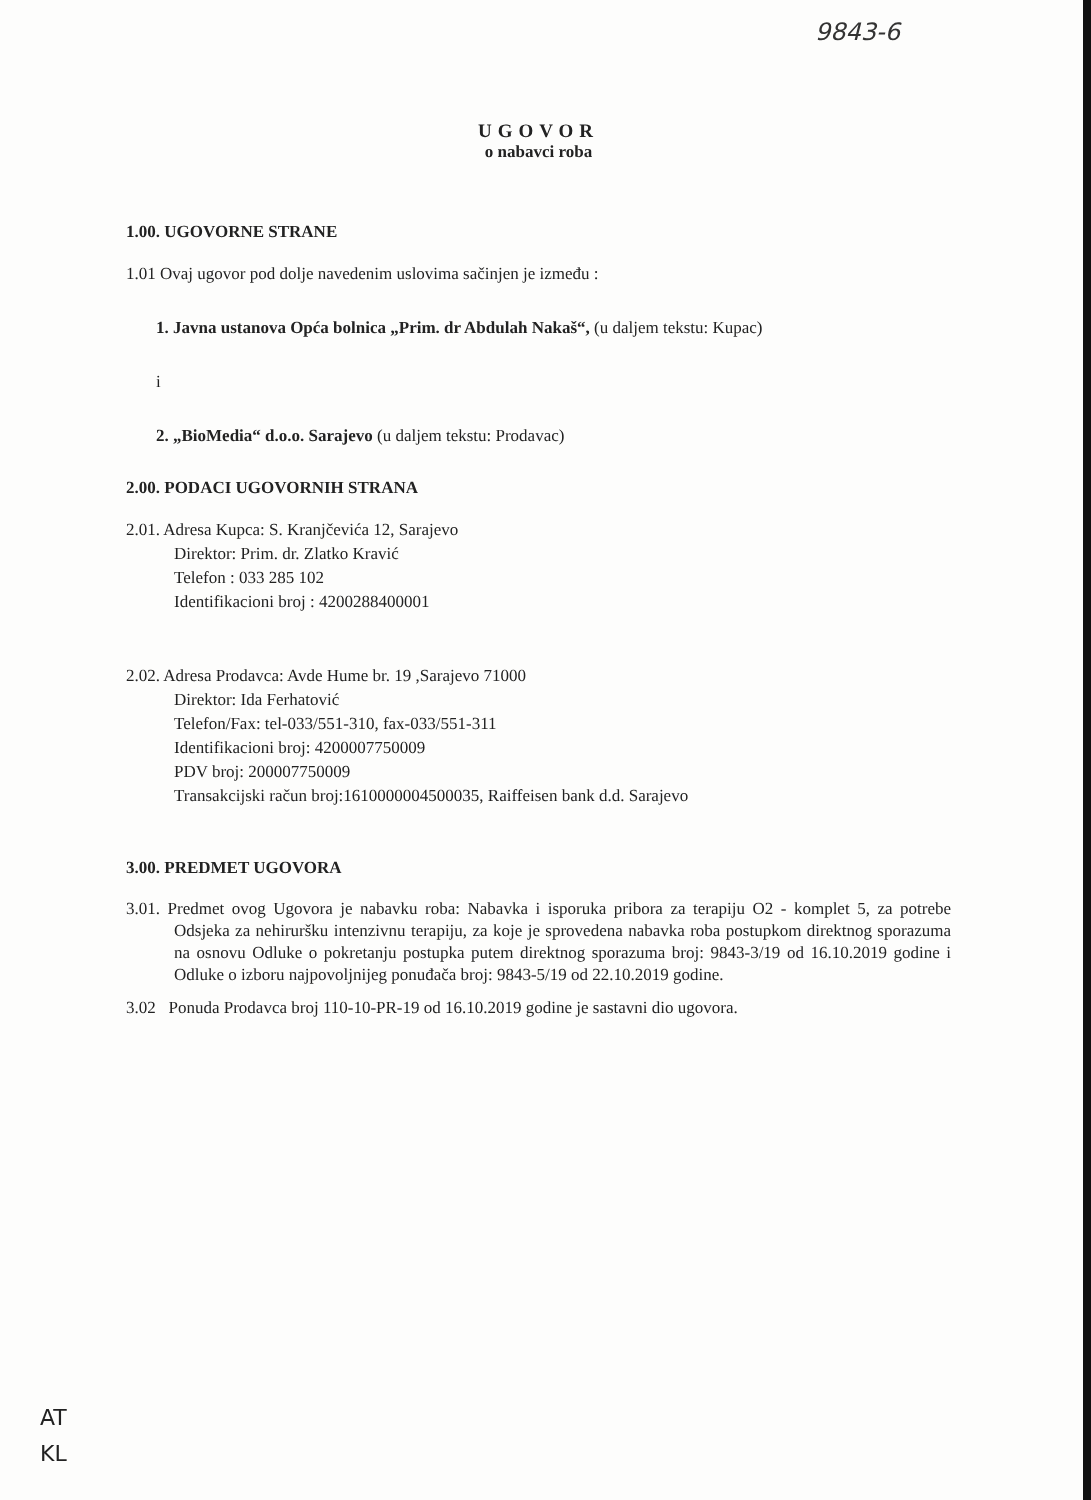9843-6
UGOVOR
o nabavci roba
1.00. UGOVORNE STRANE
1.01 Ovaj ugovor pod dolje navedenim uslovima sačinjen je između :
1. Javna ustanova Opća bolnica „Prim. dr Abdulah Nakaš“, (u daljem tekstu: Kupac)
i
2. „BioMedia“ d.o.o. Sarajevo (u daljem tekstu: Prodavac)
2.00. PODACI UGOVORNIH STRANA
2.01. Adresa Kupca: S. Kranjčevića 12, Sarajevo
Direktor: Prim. dr. Zlatko Kravić
Telefon : 033 285 102
Identifikacioni broj : 4200288400001
2.02. Adresa Prodavca: Avde Hume br. 19 ,Sarajevo 71000
Direktor: Ida Ferhatović
Telefon/Fax: tel-033/551-310, fax-033/551-311
Identifikacioni broj: 4200007750009
PDV broj: 200007750009
Transakcijski račun broj:1610000004500035, Raiffeisen bank d.d. Sarajevo
3.00. PREDMET UGOVORA
3.01. Predmet ovog Ugovora je nabavku roba: Nabavka i isporuka pribora za terapiju O2 - komplet 5, za potrebe Odsjeka za nehiruršku intenzivnu terapiju, za koje je sprovedena nabavka roba postupkom direktnog sporazuma na osnovu Odluke o pokretanju postupka putem direktnog sporazuma broj: 9843-3/19 od 16.10.2019 godine i Odluke o izboru najpovoljnijeg ponuđača broj: 9843-5/19 od 22.10.2019 godine.
3.02 Ponuda Prodavca broj 110-10-PR-19 od 16.10.2019 godine je sastavni dio ugovora.
AT
KL